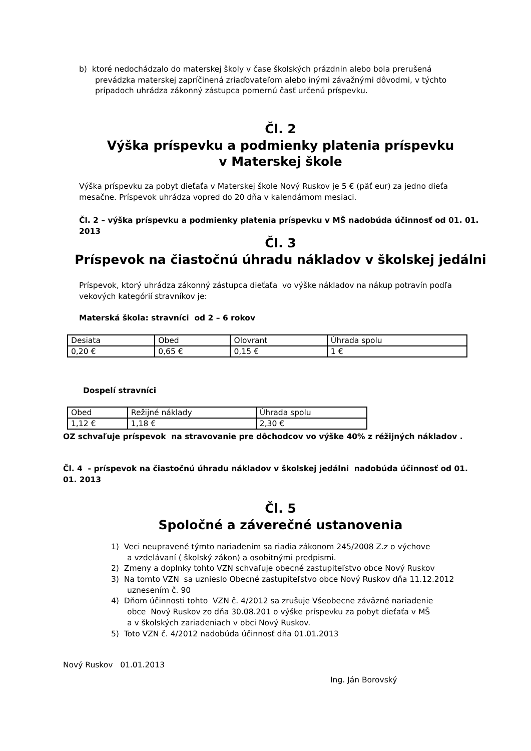b) ktoré nedochádzalo do materskej školy v čase školských prázdnin alebo bola prerušená
prevádzka materskej zapríčinená zriaďovateľom alebo inými závažnými dôvodmi, v týchto
prípadoch uhrádza zákonný zástupca pomernú časť určenú príspevku.
Čl. 2
Výška príspevku a podmienky platenia príspevku
v Materskej škole
Výška príspevku za pobyt dieťaťa v Materskej škole Nový Ruskov je 5 € (päť eur) za jedno dieťa mesačne. Príspevok uhrádza vopred do 20 dňa v kalendárnom mesiaci.
Čl. 2 – výška príspevku a podmienky platenia príspevku v MŠ nadobúda účinnosť od 01. 01. 2013
Čl. 3
Príspevok na čiastočnú úhradu nákladov v školskej jedálni
Príspevok, ktorý uhrádza zákonný zástupca dieťaťa vo výške nákladov na nákup potravín podľa vekových kategórií stravníkov je:
Materská škola: stravníci od 2 – 6 rokov
| Desiata | Obed | Olovrant | Úhrada spolu |
| 0,20 € | 0,65 € | 0,15 € | 1 € |
Dospelí stravníci
| Obed | Režijné náklady | Úhrada spolu |
| 1,12 € | 1,18 € | 2,30 € |
OZ schvaľuje príspevok na stravovanie pre dôchodcov vo výške 40% z réžijných nákladov .
Čl. 4 - príspevok na čiastočnú úhradu nákladov v školskej jedálni nadobúda účinnosť od 01. 01. 2013
Čl. 5
Spoločné a záverečné ustanovenia
1) Veci neupravené týmto nariadením sa riadia zákonom 245/2008 Z.z o výchove
a vzdelávaní ( školský zákon) a osobitnými predpismi.
2) Zmeny a doplnky tohto VZN schvaľuje obecné zastupiteľstvo obce Nový Ruskov
3) Na tomto VZN sa uznieslo Obecné zastupiteľstvo obce Nový Ruskov dňa 11.12.2012
uznesením č. 90
4) Dňom účinnosti tohto VZN č. 4/2012 sa zrušuje Všeobecne záväzné nariadenie
obce Nový Ruskov zo dňa 30.08.201 o výške príspevku za pobyt dieťaťa v MŠ
a v školských zariadeniach v obci Nový Ruskov.
5) Toto VZN č. 4/2012 nadobúda účinnosť dňa 01.01.2013
Nový Ruskov 01.01.2013
Ing. Ján Borovský